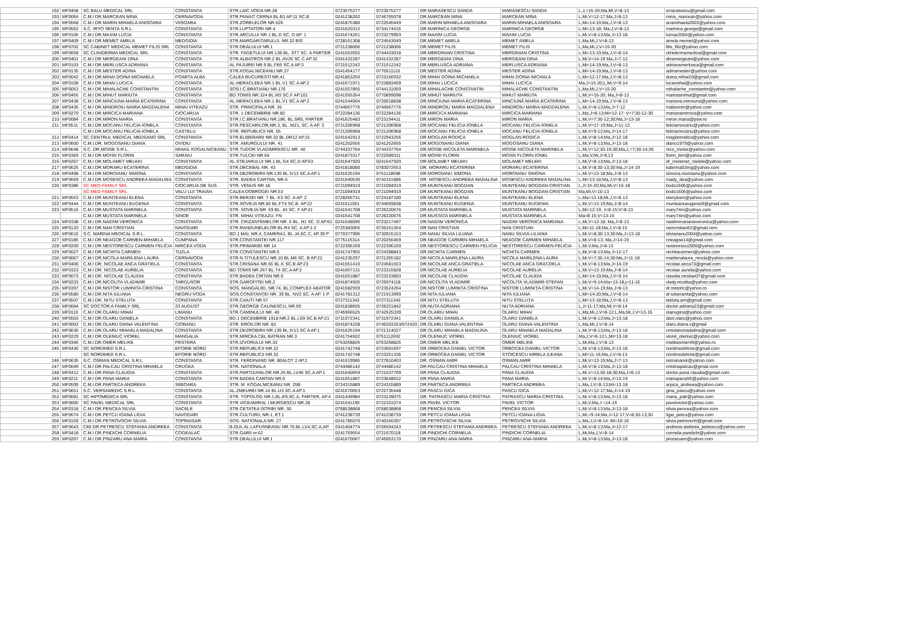| 192 | MF0458 | SC BALU MEDICAL SRL | CONSTANTA | STR.LAIC VODA NR.28 | 0723575277 | 0723575277 | DR.MARASESCU SANDA | MARASESCU SANDA | L,J,=15-20;Ma,Mi,V=8-13 | smarasescu@gmail.com |
| 193 | MF0064 | C.M.I DR.MARCEAN MINA | CERNAVODA | STR.PANAIT CERNA BL.B1 AP.11 SC.B | 0241238202 | 0746765078 | DR.MARCEAN MINA | MARCEAN MINA | L,Mi,V=12-17;Ma,J=8-13 | mina_marcean@yahoo.com |
| 194 | MF0568 | C.M.I DR.MARIN MIHAELA ANISOARA | VIISOARA | STR.ZORELELOR NR.526 | 0241875380 | 0722545449 | DR.MARIN MIHAELA ANISOARA | MARIN MIHAELA ANISOARA | L,Mi=14-19;Ma,J,V=8-13 | anamihaela2003@yahoo.com |
| 195 | MF0562 | S.C. IRYO SENTA S.R.L. | CONSTANTA | STR.LUPTATORI NR.4 | 0241620312 | 0734174416 | DR.MARINICA GEORGE | MARINICA GEORGE | L,Mi=13-18; Ma,J,V=8-13 | marinica.george@gmail.com |
| 196 | MF0105 | C.M.I DR.MAXIM LUCIA | CONSTANTA | STR.ARCULUI NR.1 BL.D SC. D AP. 1 | 0241674261 | 0723279903 | DR.MAXIM LUCIA | MAXIM LUCIA | L,Mi,V=8-13;Ma,J=13-18 | lumax2004@yahoo.com |
| 197 | MF0409 | C.M.I DR.MEMET AMELA | MEDGIDIA | STR.MARGARITARULUI, NR.32 BIS | 0728161308 | 0724543049 | DR.MEMET AMELA | MEMET AMELA | L,Ma,Mi,J,V=8-13 | amela.memet@yahoo.com |
| 198 | MF0702 | SC CABINET MEDICAL MEMET FILIS SRL | CONSTANTA | STR.DEALULUI NR.1 | 0721238006 | 0721238006 | DR.MEMET FILIS | MEMET FILIS | L,Ma,Mi,J,V=15-20 | filis_filiz@yahoo.com |
| 199 | MF0658 | SC CLINIDERMA MEDICAL SRL | CONSTANTA | STR. FAGETULUI NR.138 BL. ST7 SC. A PARTER | 0241552692 | 0744433018 | DR.MERDINIAN CRISTINA | MERDINIAN CRISTINA | L,Mi=13-19;Ma,J,V=8-14 | clinidermamedical@gmail.com |
| 200 | MF0401 | C.M.I DR.MERGEANI DINA | CONSTANTA | STR.ALBATROS NR.2 BL.AV26 SC.C AP.32 | 0341432287 | 0341432287 | DR.MERGEANI DINA | MERGEANI DINA | L,Mi,V=14-19 Ma,J=7-12 | dinamergeani@yahoo.com |
| 201 | MF0103 | C.M.I DR.MERLUSCA ADRIANA | CONSTANTA | AL.PAJUREI NR.9 BL.FE6 SC.A AP.3 | 0721512242 | 0721512242 | DR.MERLUSCA ADRIANA | MERLUSCA ADRIANA | L,Mi=14-19;Ma,J,V=8-13 | adrianamerlusca@gmail.com |
| 202 | MF0135 | C.M.I DR.MESTER ADINA | CONSTANTA | STR.KOGALNICEANU NR.27 | 0341454177 | 0770511110 | DR.MESTER ADINA | MESTER ADINA | L,Mi=14-19;Ma,J,V=8-13 | adinamester@yahoo.com |
| 203 | MF0042 | C.M.I DR.MIHAI DOINA MICHAELA | POARTA ALBA | CALEA BUCURESTI NR.41 | 0241853250 | 0723166932 | DR.MIHAI DOINA MICHAELA | MIHAI DOINA-MICHALA | L,Mi=12-17;Ma,J,V=8-13 | doina.mihai10@gmail.com |
| 204 | MF0108 | C.M.I DR.MIHAI LUCICA | CONSTANTA | AL.HERACLEEA NR.1 BL.V1 SC.A AP.2 | 0241671971 | 0722883409 | DR.MIHAI LUCICA | MIHAI LUCICA | Ma,J=15-20;L,Mi,V=9-14 | luciamihai@yahoo.com |
| 205 | MF0053 | C.M.I DR.MIHALACHE CONSTANTIN | CONSTANTA | SOS.I.C.BRATIANU NR.176 | 0241557855 | 0744131059 | DR.MIHALACHE CONSTANTIN | MIHALACHE CONSTANTIN | L,Ma,Mi,J,V=15-20 | mihalache_constantin@yahoo.com |
| 206 | MF0455 | C.M.I DR.MIHUT MARIUTA | CONSTANTA | BD.TOMIS NR.324 BL.M3 SC.F AP.101 | 0241555354 | 0770899098 | DR.MIHUT MARIUTA | MIHUT MARIUTA | L,Mi,V=15-20; Ma,J=8-13 | mariutamihut@gmail.com |
| 207 | MF0438 | C.M.I DR.MINCIUNA MARIA ECATERINA | CONSTANTA | AL.HERACLEEA NR.1 BL.V1 SC.A AP.2 | 0241544004 | 0720018838 | DR.MINCIUNA MARIA ECATERINA | MINCIUNĂ MARIA-ECATERINA | L,Mi=14-19;Ma,J V=8-13 | mariana.minciuna@yahoo.com |
| 208 | MF0435 | C.M.I DR.MINDROIU MARIA MAGDALENA | MIHAI VITEAZU | STR. PRINCIPALA NR. 35 | 0744567776 | 0744567776 | DR.MINDROIU MARIA MAGDALENA | MINDROIU MARIA-MAGDALENA | L,Mi,V=8-13;Ma,J=7-12 | malexmm@yahoo.com |
| 209 | MF0279 | C.M.I DR.MIRCICA MARIANA | CIOCARLIA | STR. 1 DECEMBRIE NR.82 | 0722284136 | 0722284136 | DR.MIRCICA MARIANA | MIRCICA MARIANA | L,Ma,J=8-13;Mi=12-17: V=7;30-12-30 | marianamircica@yahoo.com |
| 210 | MF0084 | C.M.I DR.MIRON MARIA | CONSTANTA | STR.I.C.BRATIANU NR.186, BL.SR5, PARTER | 0241625483 | 0723194411 | DR.MIRON MARIA | MIRON MARIA | L,Mi,V=7;30-12;30;Ma,J=13-18 | miron.maria@psw.ro |
| 211 | MF0511 | C.M.I.DR.MOCANU FELICIA-IONELA | CONSTANTA | STR.PESCARILOR,NR.3, BL. MZ1, SC. A AP. 3 | 0721206968 | 0721206968 | DR.MOCANU FELICIA IONELA | MOCANU FELICIA-IONELA | L,Mi.V=17-19;Ma,J=11-13 | feliciamocanu@yahoo.com |
| | | C.M.I.DR.MOCANU FELICIA-IONELA | CASTELU | STR. REPUBLICII NR. 55 | 0721206968 | 0721206968 | DR.MOCANU FELICIA IONELA | MOCANU FELICIA-IONELA | L,Mi,V=9-12;Ma,J=14-17 | feliciamocanu@yahoo.com |
| 212 | MF0414 | SC CENTRUL MEDICAL MEDSANO SRL | CONSTANTA | STR.ELIBERARII NR.32 BL.DR12 AP.31 | 0241542913 | 0722943256 | DR.MOGLAN RODICA | MOGLAN RODICA | L,Mi,V=8-14;Ma,J=12-18 | moglanrodica@yahoo.com |
| 213 | MF0600 | C.M.I.DR. MOGOSANU DIANA | OVIDIU | STR. AMURGULUI NR. 41 | 0241252655 | 0241252655 | DR.MOGOSANU DIANA | MOGOSANU DIANA | L,Mi,V=8-13;Ma,J=13-18 | diano1979@yahoo.com |
| 214 | MF0648 | S.C. DR.MOISE S.R.L. | MIHAIL KOGALNICEANU | STR.TUDOR VLADIMIRESCU NR. 40 | 0744337764 | 0744337764 | DR.MOISE NICOLETA MARINELA | MOISE NICOLETA MARINELA | L,Mi,V=12;30-19;30;Ma,J,=7;30-14;30 | nico_moise@yahoo.com |
| 215 | MF0369 | C.M.I DR.MOISII FLORIN | SARAIU | STR.TULCEI NR.64 | 0241873317 | 0722589311 | DR.MOISII FLORIN | MOISII FLORIN-IONEL | L,Ma,V,Mi,J=8;13 | florin_bim@yahoo.com |
| 216 | MF0267 | C.M.I DR.MOLAMET MELEKI | CONSTANTA | AL.STEJARULUI NR.1 BL.G4 SC.D AP.63 | 0241547920 | 0241547920 | DR.MOLAMET MELEKI | MOLAMET MELEKI | L,Mi,V=8-13;Ma,J=13-18 | dr_molamet_meleki@yahoo.com |
| 217 | MF0625 | C.M.I.DR.MORARU ECATERINA | MEDGIDIA | STR.DECEBAL NR. 43 | 0241818080 | 0783072653 | DR. MORARU ECATERINA | MORARU ECATERINA | L,Mi,V=8;30-13;30:Ma,J=14-19 | katerina03mg@yahoo.com |
| 218 | MF0498 | C.M.I.DR.MOROIANU SIMONA | CONSTANTA | STR.DEZROBIRII NR.139 BL.IV13 SC.A AP.1 | 0241625194 | 0751118598 | DR.MOROIANU SIMONA | MOROIANU SIMONA | L,Mi.V=13-18;Ma,J=8-13 | simona.moroianu@yahoo.com |
| 219 | MF0669 | C.M.I.DR.MOSESCU ANDREEA MADALINA | CONSTANTA | STR. BADEA CARTAN, NR.6 | 0241540530 | 0742151886 | DR. MOSESCU ANDREEA MADALINA | MOSESCU ANDREEA MADALINA | L,Mi=13-18;Ma,J,V=8-13 | mady_dea@yahoo.com |
| 220 | MF0386 | SC MED-FAMILY SRL | CIOCARLIA DE SUS | STR. VENUS NR.18 | 0721094919 | 0721094919 | DR.MUNTEANU BOGDAN | MUNTEANU BOGDAN-CRISTIAN | L,J=15-20;Ma,Mi,V=16-18 | bodo1606@yahoo.com |
| | | SC MED-FAMILY SRL | VALU LUI TRAIAN | CALEA DOBROGEI NR.53 | 0721094919 | 0721094919 | DR.MUNTEANU BOGDAN | MUNTEANU BOGDAN-CRISTIAN | Ma,Mi,V=10-13 | bodo1606@yahoo.com |
| 221 | MF0553 | C.M.I DR.MUNTEANU ELENA | CONSTANTA | STR.BERZEI NR. 7 BL. K3 SC. A AP. 2 | 0728266731 | 0724187100 | DR.MUNTEANU ELENA | MUNTEANU ELENA | L,Ma=13-18;Mi,J,V=8-13 | elenykam@yahoo.com |
| 222 | MF0444 | C.M.I DR.MUNTEANU EUGENIA | CONSTANTA | STR.SOVEJA NR.82 BL.FT4 SC.B. AP.22 | 0241511651 | 0744669838 | DR.MUNTEANU EUGENIA | MUNTEANU EUGENIA | L,Mi,V=13-19;Ma,J=8-14 | munteanueugenia9@gmail.com |
| 223 | MF0516 | C.M.I DR.MUSTATA MARINELA | CONSTANTA | STR. SOVEJA NR. 69 BL. 43 SC. F AP.41 | 0241541708 | 0726220676 | DR.MUSTATA MARINELA | MUSTATA MARINELA | L,Mi=12-19; J=8-15;V=8-13 | mary74m@yahoo.com |
| | | C.M.I DR.MUSTATA MARINELA | SINOE | STR. MIHAI VITEAZU, FN | 0241541708 | 0726220676 | DR.MUSTATA MARINELA | MUSTATA MARINELA | Ma=8-15;V=13-15 | mary74m@yahoo.com |
| 224 | MF0338 | C.M.I DR.NAIDIM VERONICA | CONSTANTA | STR. CRIZANTEMELOR NR. 6 BL. H1 SC. D AP.61 | 0241548096 | 0723217497 | DR.NAIDIM VERONICA | NAIDIM VERONICA MARIANA | L,Mi,V=13-18; Ma,J=8-13 | naidimmarianaveronica@yahoo.com |
| 225 | MF0120 | C.M.I DR.NAN CRISTIAN | NAVODARI | STR.RANDUNELELOR BL.R4 SC. A AP.1-2 | 0725383055 | 0720151354 | DR.NAN CRISTIAN | NAN CRISTIAN | L,Mi=11-18;Ma,J,V=8-15 | nancristian62@gmail.com |
| 226 | MF0616 | S.C. MARINA MEDICAL S.R.L. | CONSTANTA | BD.1 MAI, NR.4, CAMERA1, BL.J4,SC.C, AP.39 P | 0770377996 | 0730915153 | DR.NANU SILVIA LILIANA | NANU SILVIA-LILIANA | L,Mi.V=8;30-13;30:Ma,J=13-18 | silviananu2004@yahoo.com |
| 227 | MF0185 | C.M.I DR.NEAGOE CARMEN-MIHAELA | CUMPANA | STR.CONSTANTEI NR.117 | 0775115314 | 0720256459 | DR.NEAGOE CARMEN-MIHAELA | NEAGOE CARMEN MIHAELA | L,Mi,V=8-13; Ma,J=14-19 | cneagoe14@gmail.com |
| 228 | MF0209 | C.M.I DR.NESTORESCU CARMEN FELICIA | MIRCEA VODA | STR.PRIMARIEI NR 14 | 0722396169 | 0722396169 | DR.NESTORESCU CARMEN FELICIA | NESTORESCU CARMEN-FELICIA | L,Mi.V,Ma,J=8-13 | nestorescu2000@yahoo.com |
| 229 | MF0027 | C.M.I DR.NICHITA CARMEN | TUZLA | STR.CONSTANTEI NR.5 | 0241747955 | 0724398843 | DR.NICHITA CARMEN | NICHITA CARMEN | L,Mi,V=8-13:Ma,J=12-17 | nichitacarmen@yahoo.com |
| 230 | MF0067 | C.M.I DR.NICOLA MARILENA LAURA | CERNAVODA | STR.N.TITULESCU NR.10 BL.M6 SC. B AP.22 | 0241235297 | 0721265182 | DR.NICOLA MARILENA LAURA | NICOLA MARILENA LAURA | L,Mi.V=7;30-14;30:Ma,J=11-18 | marilenalaura_nicola@yahoo.com |
| 231 | MF0400 | C.M.I DR. NICOLAE ANCA GRATIELA | CONSTANTA | STR.CRISANA NR.65 BL.K SC.B AP.23 | 0241551410 | 0724581553 | DR.NICOLAE ANCA GRATIELA | NICOLAE ANCA GRATZIELA | L,Mi.V=8-13;Ma,J=14-19 | nicolae.anca73@gmail.com |
| 232 | MF0323 | C.M.I DR. NICOLAE AURELIA | CONSTANTA | BD.TOMIS NR.267 BL.T4 SC.A AP.2 | 0241667131 | 0723315828 | DR.NICOLAE AURELIA | NICOLAE AURELIA | L,Mi.V=13-19;Ma,J=8-14 | nicolae.aurelia@yahoo.com |
| 233 | MF0073 | C.M.I DR. NICOLAE CLAUDIA | CONSTANTA | STR.BADEA CIRTAN NR.6 | 0241551887 | 0723233893 | DR.NICOLAE CLAUDIA | NICOLAE CLAUDIA | L,Mi=14-19;Ma,J,V=9-14 | claudia.nicolae07@gmail.com |
| 234 | MF0233 | C.M.I DR.NICOLITA VLADIMIR | TARGUSOR | STR.GAROFITEI NR.2 | 0241874505 | 0726974118 | DR.NICOLITA VLADIMIR | NICOLITA VLADIMIR-STEFAN | L,Mi.V=9-14;Ma=13-18,j=11-16 | vlady.nicolita@yahoo.com |
| 235 | MF0397 | C.M.I DR.NISTOR LUMINITA CRISTINA | CONSTANTA | SOS. MANGALIEI, NR.74, BL.COMPLEX ABATOR | 0241582939 | 0723524264 | DR.NISTOR LUMINITA CRISTINA | NISTOR LUMINIȚA-CRISTINA | L,Mi.V=14-19;Ma,J=8-13 | dr.nistorlc@yahoo.ro |
| 236 | MF0580 | C.M.I.DR.NITA IULIANA | NEGRU-VODA | SOS.CONSTANȚEI NR. 39 BL. NV2 SC. A AP. 1 P | 0241781312 | 0721913999 | DR.NITA IULIANA | NITA IULIANA | L,Mi=14-20;Ma,J,V=8-14 | dr.iuliananita@yahoo.com |
| 237 | MF0507 | C.M.I.DR. NITU STELUTA | CONSTANTA | STR.CAIUTI NR 57 | 0727311342 | 0727311342 | DR.NITU STELUTA | NITU STELUȚA | L,Mi=13-18;Ma,J,V=8-13 | steluta.arn@gmail.com |
| 238 | MF0684 | SC DOCTOR A FAMILY SRL | 23 AUGUST | STR.GEORGE CALINESCU, NR.50 | 0241838605 | 0726221842 | DR.NUTA ADRIANA | NUTA ADRIANA | L,J=11-17;Ma,Mi,V=8-14 | doctor.adriana23@gmail.com |
| 239 | MF0110 | C.M.I DR.OLARIU MIHAI | LIMANU | STR.CAMINULUI NR. 40 | 0745966525 | 0742525339 | DR.OLARIU MIHAI | OLARIU MIHAI | L,Ma,Mi,J,V=8-12;L,Ma,Mi,J,V=13-16 | olariugina@yahoo.com |
| 240 | MF0503 | C.M.I DR.OLARU DANIELA | CONSTANTA | BD.1 DECEMBRIE 1918 NR.2 BL.L69 SC.B AP.21 | 0731972341 | 0731972341 | DR.OLARU DANIELA | OLARU DANIELA | L,Mi,V=8-13:Ma,J=13-18 | dani.olaru@yahoo.com |
| 241 | MF0002 | C.M.I DR.OLARU DIANA VALENTINA | CIOBANU | STR. EROILOR NR. 82 | 0241874228 | 0746203163/072420 | DR.OLARU DIANA VALENTINA | OLARU DIANA-VALENTINA | L,Ma,Mi,J,V=8-14 | olaru.diana.v@gmail |
| 242 | MF0636 | C.M.I.DR.OLARU MIHAELA MADALINA | CONSTANTA | STR.DEZROBIRII NR.139 BL.IV13 SC A AP.1 | 0241625194 | 0721314027 | DR.OLARU MIHAELA MADALINA | OLARU MIHAELA MADALINA | L,Mi,V=8-13;Ma,J=13-18 | cmiolarumadalina@gmail.com |
| 243 | MF0229 | C.M.I DR.OLENIUC VIOREL | MANGALIA | STR.MIRCEA CEL BATRAN NR.3 | 0241754502 | 0751112692 | DR.OLENIUC VIOREL | OLENIUC VIOREL | Ma,J,V=8-13:L,Mi=13-18 | viorel_oleniuc@yahoo.com |
| 244 | MF0346 | C.M.I.DR.OMER MELIKE | PESTERA | STR.IZVORULUI NR.33 | 0763268826 | 0763268826 | DR.OMER MELIKE | OMER MELIKE | L,Mi,Ma,J,V=8-13 | melikeomer49@yahoo.ro |
| 245 | MF0436 | SC NORDMED S.R.L. | EFORIE NORD | STR.REPUBLICII NR.32 | 0241742748 | 0723601697 | DR.ORBOCEA DANIEL VICTOR | ORBOCEA DANIEL-VICTOR | L,Mi.V=8-13;Ma,J=13-18 | nordmedeforie@gmail.com |
| | | SC NORDMED S.R.L. | EFORIE NORD | STR.REPUBLICII NR.32 | 0241742748 | 0723251336 | DR.ORBOCEA DANIEL VICTOR | STOICESCU MIRELA ILEANA | L,Mi=11-16;Ma,J,V=8-13 | nordmedeforie@gmail.com |
| 246 | MF0635 | S.C. OSMAN MEDICAL S.R.L | CONSTANTA | STR. FERDINAND NR. 80ALOT 2 AP.2 | 0241619985 | 0727810403 | DR. OSMAN AMIR | OSMAN AMIR | L,Mi.V=13-19;Ma,J=7-13 | osmanamir@yahoo.com |
| 247 | MF0049 | C.M.I DR.PALCAU CRISTINA MIHAELA | CRUCEA | STR. NATIONALA | 0744486142 | 0744486142 | DR.PALCAU CRISTINA MIHAELA | PALCAU CRISTINA MIHAELA | L,Mi.V=8-13;Ma,J=13-18 | cristinapalcau@gmail.com |
| 248 | MF0412 | C.M.I DR.PANA CLAUDIA | CONSTANTA | STR.PARTIZANILOR NR.26 BL.LV45 SC.A AP.1 | 0241640659 | 0721037709 | DR.PANA CLAUDIA | PANA CLAUDIA | L,Mi,V=13;30-18;30;Ma,J=8-13 | doctor.pana.claudia@gmail.com |
| 249 | MF0211 | C.M.I DR.PANA MARIA | CONSTANTA | STR.BADEA CARTAN NR.6 | 0241551887 | 0723648622 | DR.PANA MARIA | PANA MARIA | L,Mi.V=8-14;Ma,J=13-19 | mariapana56@yahoo.com |
| 250 | MF0599 | C.M.I.DR.PARTECA ANDREEA | SIBIOARA | STR. M. KOGALNICEANU NR. 25B | 0724315889 | 0724315889 | DR.PARTECA ANDREEA | PARTECA ANDREEA | L,Ma,J,V=8-13;Mi=13-18 | arjoca_andreea@yahoo.com |
| 251 | MF0651 | S.C. VERSAMEDIC S.R.L. | CONSTANTA | AL.ZMEUREI NR.14 BL.U3 SC.A AP.1 | 0241670053 | 0722735448 | DR.PASCU GICA | PASCU GICA | L,Mi,V=12-17;Ma,J=14-19 | gina_pascu@yahoo.com |
| 252 | MF0681 | SC HIPOMEDICA SRL | CONSTANTA | STR. TOPOLOG NR.1,BL.E9,SC.A, PARTER, AP.4 | 0341449984 | 0723139075 | DR. PATRASCU MARIA-CRISTINA | PATRASCU MARIA-CRISTINA | L,Mi.V=8-13;Ma,J=13-18 | maria_patr@yahoo.com |
| 253 | MF0005 | SC PAVEL MEDICAL SRL | CONSTANTA | STR.VICEAMIRAL I.MURGESCU NR.28 | 0241541190 | 0722331074 | DR.PAVEL VICTOR | PAVEL VICTOR | L,Mi,V,Ma,J =14-19 | pavelvictor@yahoo.com |
| 254 | MF0318 | C.M.I DR.PENCEA SILVIA | SACELE | STR.CETATEA ISTRIEI NR. 30 | 0768538868 | 0768538868 | DR.PENCEA SILVIA | PENCEA SILVIA | L,Mi.V=8-13;Ma,J=13-18 | silvia.pencea@yahoo.com |
| 255 | MF0674 | C.M.I DR.PETCU IOANA LIGIA | NAVODARI | STR.CULTURII, NR.1, ET.1 | 0741238739 | 0741238739 | DR.PETCU IOANA LIGIA | PETCU IOANA-LIGIA | L,Mi,=9-14;Ma,J=12-17;V=8;30-13;30 | ligia_petcu@yahoo.com |
| 256 | MF0159 | C.M.I DR.PETROVSCHI SILVIA | TOPRAISAR | SOS. NATIONALA NR. 27 | 0241785070 | 0740160397 | DR.PETROVSCHI SILVIA | PETROVSCHI SILVIA | L,Ma,J,V=8-14: Mi=10-16 | silvia.petrovschi@gmail.com |
| 257 | MF0643 | CMI DR PETRESCU STEFANIA ANDREEA | CONSTANTA | B-DUL AL.LAPUSNEANU NR.75,BL.LV4,SC.A,AP. | 0341404774 | 0766594243 | DR.PETRESCU STEFANIA ANDREEA | PETRESCU STEFANIA ANDREEA | L,Mi,V=8-13;Ma,J=12-17 | andreea.stefania_petrescu@yahoo.com |
| 258 | MF0418 | C.M.I DR.PINDICHI CORNELIA | COGEALAC | STR.GARII nr.62 | 0241769554 | 0721670118 | DR.PINDICHI CORNELIA | PINDICHI CORNELIA | L,Mi,Ma,J,V=8-14 | cornelia.pandichi@yahoo.com |
| 259 | MF0207 | C.M.I DR.PINZARU ANA MARIA | CONSTANTA | STR.DEALULUI NR.1 | 0241670067 | 0745053170 | DR.PINZARU ANA MARIA | PINZARU ANA-MARIA | L,Mi,V=8-13;Ma,J=13-18 | pinzaruam@yahoo.com |